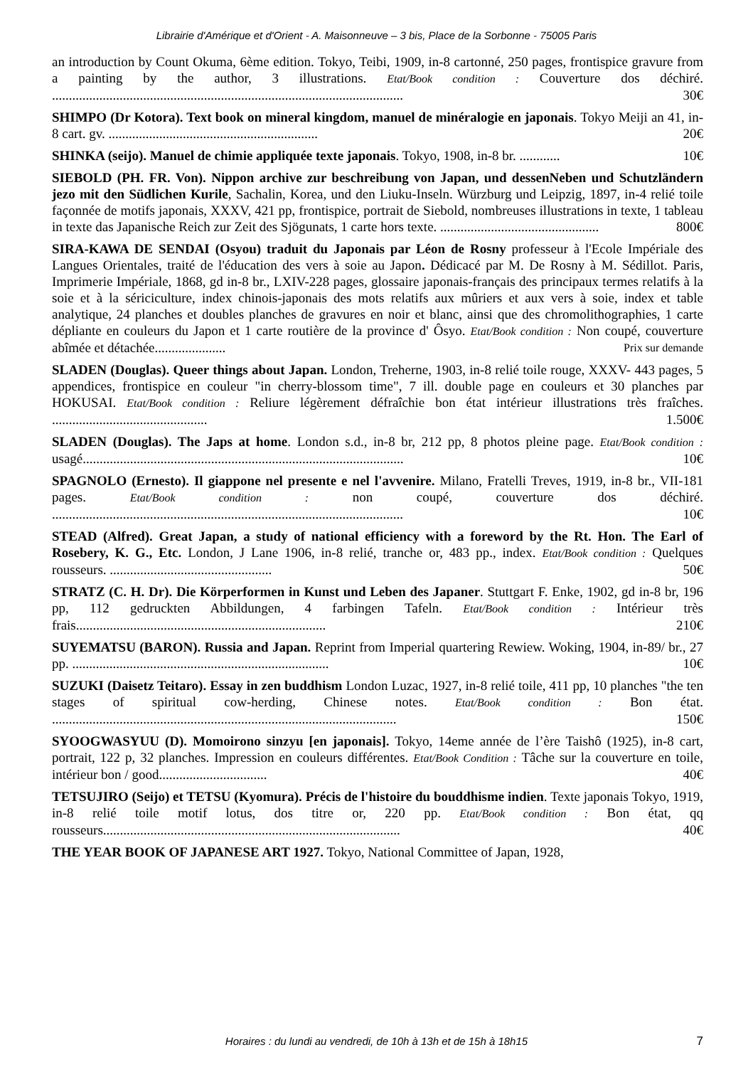Librairie d'Amérique et d'Orient - A. Maisonneuve – 3 bis, Place de la Sorbonne - 75005 Paris
an introduction by Count Okuma, 6ème edition. Tokyo, Teibi, 1909, in-8 cartonné, 250 pages, frontispice gravure from a painting by the author, 3 illustrations. Etat/Book condition : Couverture dos déchiré. ........................................................................................................ 30€
SHIMPO (Dr Kotora). Text book on mineral kingdom, manuel de minéralogie en japonais. Tokyo Meiji an 41, in-8 cart. gv. .............................................................. 20€
SHINKA (seijo). Manuel de chimie appliquée texte japonais. Tokyo, 1908, in-8 br. ............ 10€
SIEBOLD (PH. FR. Von). Nippon archive zur beschreibung von Japan, und dessenNeben und Schutzländern jezo mit den Südlichen Kurile, Sachalin, Korea, und den Liuku-Inseln. Würzburg und Leipzig, 1897, in-4 relié toile façonnée de motifs japonais, XXXV, 421 pp, frontispice, portrait de Siebold, nombreuses illustrations in texte, 1 tableau in texte das Japanische Reich zur Zeit des Sjögunats, 1 carte hors texte. ............................................... 800€
SIRA-KAWA DE SENDAI (Osyou) traduit du Japonais par Léon de Rosny professeur à l'Ecole Impériale des Langues Orientales, traité de l'éducation des vers à soie au Japon. Dédicacé par M. De Rosny à M. Sédillot. Paris, Imprimerie Impériale, 1868, gd in-8 br., LXIV-228 pages, glossaire japonais-français des principaux termes relatifs à la soie et à la sériciculture, index chinois-japonais des mots relatifs aux mûriers et aux vers à soie, index et table analytique, 24 planches et doubles planches de gravures en noir et blanc, ainsi que des chromolithographies, 1 carte dépliante en couleurs du Japon et 1 carte routière de la province d' Ôsyo. Etat/Book condition : Non coupé, couverture abîmée et détachée..................... Prix sur demande
SLADEN (Douglas). Queer things about Japan. London, Treherne, 1903, in-8 relié toile rouge, XXXV- 443 pages, 5 appendices, frontispice en couleur "in cherry-blossom time", 7 ill. double page en couleurs et 30 planches par HOKUSAI. Etat/Book condition : Reliure légèrement défraîchie bon état intérieur illustrations très fraîches. .............................................. 1.500€
SLADEN (Douglas). The Japs at home. London s.d., in-8 br, 212 pp, 8 photos pleine page. Etat/Book condition : usagé............................................................................................... 10€
SPAGNOLO (Ernesto). Il giappone nel presente e nel l'avvenire. Milano, Fratelli Treves, 1919, in-8 br., VII-181 pages. Etat/Book condition : non coupé, couverture dos déchiré. ........................................................................................................ 10€
STEAD (Alfred). Great Japan, a study of national efficiency with a foreword by the Rt. Hon. The Earl of Rosebery, K. G., Etc. London, J Lane 1906, in-8 relié, tranche or, 483 pp., index. Etat/Book condition : Quelques rousseurs. ................................................ 50€
STRATZ (C. H. Dr). Die Körperformen in Kunst und Leben des Japaner. Stuttgart F. Enke, 1902, gd in-8 br, 196 pp, 112 gedruckten Abbildungen, 4 farbingen Tafeln. Etat/Book condition : Intérieur très frais.......................................................................... 210€
SUYEMATSU (BARON). Russia and Japan. Reprint from Imperial quartering Rewiew. Woking, 1904, in-89/ br., 27 pp. ............................................................................ 10€
SUZUKI (Daisetz Teitaro). Essay in zen buddhism London Luzac, 1927, in-8 relié toile, 411 pp, 10 planches "the ten stages of spiritual cow-herding, Chinese notes. Etat/Book condition : Bon état. ...................................................................................................... 150€
SYOOGWASYUU (D). Momoirono sinzyu [en japonais]. Tokyo, 14eme année de l’ère Taishô (1925), in-8 cart, portrait, 122 p, 32 planches. Impression en couleurs différentes. Etat/Book Condition : Tâche sur la couverture en toile, intérieur bon / good................................ 40€
TETSUJIRO (Seijo) et TETSU (Kyomura). Précis de l'histoire du bouddhisme indien. Texte japonais Tokyo, 1919, in-8 relié toile motif lotus, dos titre or, 220 pp. Etat/Book condition : Bon état, qq rousseurs........................................................................................ 40€
THE YEAR BOOK OF JAPANESE ART 1927. Tokyo, National Committee of Japan, 1928,
Horaires : du lundi au vendredi, de 10h à 13h et de 15h à 18h15
7